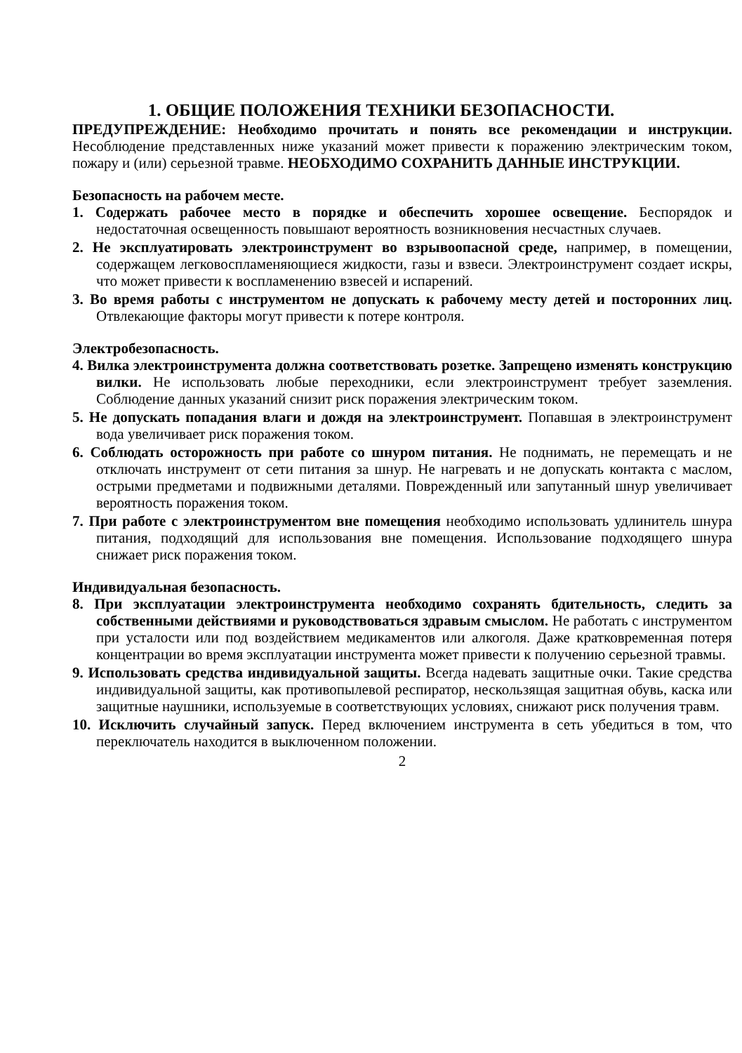1. ОБЩИЕ ПОЛОЖЕНИЯ ТЕХНИКИ БЕЗОПАСНОСТИ.
ПРЕДУПРЕЖДЕНИЕ: Необходимо прочитать и понять все рекомендации и инструкции. Несоблюдение представленных ниже указаний может привести к поражению электрическим током, пожару и (или) серьезной травме. НЕОБХОДИМО СОХРАНИТЬ ДАННЫЕ ИНСТРУКЦИИ.
Безопасность на рабочем месте.
1. Содержать рабочее место в порядке и обеспечить хорошее освещение. Беспорядок и недостаточная освещенность повышают вероятность возникновения несчастных случаев.
2. Не эксплуатировать электроинструмент во взрывоопасной среде, например, в помещении, содержащем легковоспламеняющиеся жидкости, газы и взвеси. Электроинструмент создает искры, что может привести к воспламенению взвесей и испарений.
3. Во время работы с инструментом не допускать к рабочему месту детей и посторонних лиц. Отвлекающие факторы могут привести к потере контроля.
Электробезопасность.
4. Вилка электроинструмента должна соответствовать розетке. Запрещено изменять конструкцию вилки. Не использовать любые переходники, если электроинструмент требует заземления. Соблюдение данных указаний снизит риск поражения электрическим током.
5. Не допускать попадания влаги и дождя на электроинструмент. Попавшая в электроинструмент вода увеличивает риск поражения током.
6. Соблюдать осторожность при работе со шнуром питания. Не поднимать, не перемещать и не отключать инструмент от сети питания за шнур. Не нагревать и не допускать контакта с маслом, острыми предметами и подвижными деталями. Поврежденный или запутанный шнур увеличивает вероятность поражения током.
7. При работе с электроинструментом вне помещения необходимо использовать удлинитель шнура питания, подходящий для использования вне помещения. Использование подходящего шнура снижает риск поражения током.
Индивидуальная безопасность.
8. При эксплуатации электроинструмента необходимо сохранять бдительность, следить за собственными действиями и руководствоваться здравым смыслом. Не работать с инструментом при усталости или под воздействием медикаментов или алкоголя. Даже кратковременная потеря концентрации во время эксплуатации инструмента может привести к получению серьезной травмы.
9. Использовать средства индивидуальной защиты. Всегда надевать защитные очки. Такие средства индивидуальной защиты, как противопылевой респиратор, нескользящая защитная обувь, каска или защитные наушники, используемые в соответствующих условиях, снижают риск получения травм.
10. Исключить случайный запуск. Перед включением инструмента в сеть убедиться в том, что переключатель находится в выключенном положении.
2